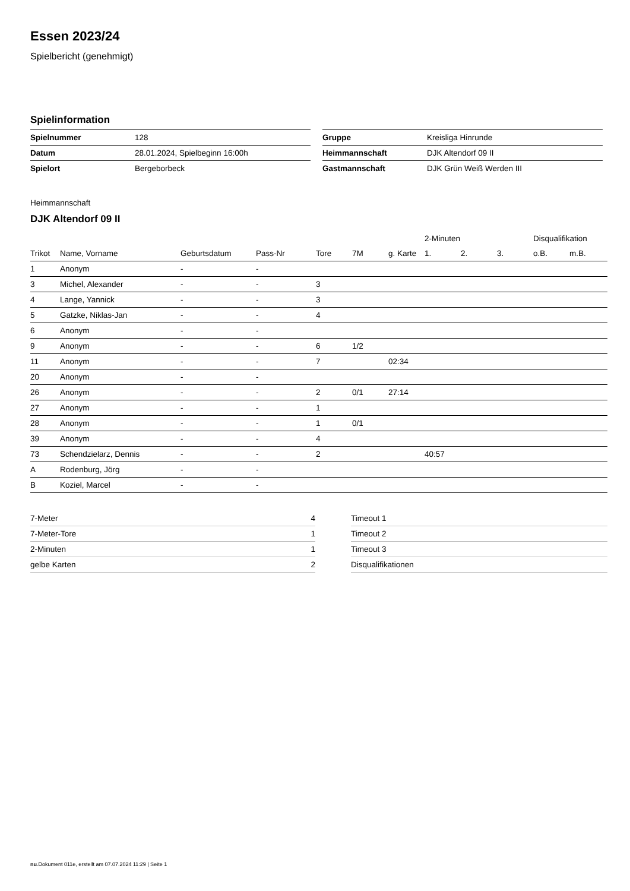Essen 2023/24
Spielbericht (genehmigt)
Spielinformation
| Spielnummer | 128 |
| Datum | 28.01.2024, Spielbeginn 16:00h |
| Spielort | Bergeborbeck |
| Gruppe | Kreisliga Hinrunde |
| Heimmannschaft | DJK Altendorf 09 II |
| Gastmannschaft | DJK Grün Weiß Werden III |
Heimmannschaft
DJK Altendorf 09 II
| | | | | | | | 2-Minuten | | | Disqualifikation | |
| --- | --- | --- | --- | --- | --- | --- | --- | --- | --- | --- | --- |
| Trikot | Name, Vorname | Geburtsdatum | Pass-Nr | Tore | 7M | g. Karte | 1. | 2. | 3. | o.B. | m.B. |
| 1 | Anonym | - | - | | | | | | | | |
| 3 | Michel, Alexander | - | - | 3 | | | | | | | |
| 4 | Lange, Yannick | - | - | 3 | | | | | | | |
| 5 | Gatzke, Niklas-Jan | - | - | 4 | | | | | | | |
| 6 | Anonym | - | - | | | | | | | | |
| 9 | Anonym | - | - | 6 | 1/2 | | | | | | |
| 11 | Anonym | - | - | 7 | | 02:34 | | | | | |
| 20 | Anonym | - | - | | | | | | | | |
| 26 | Anonym | - | - | 2 | 0/1 | 27:14 | | | | | |
| 27 | Anonym | - | - | 1 | | | | | | | |
| 28 | Anonym | - | - | 1 | 0/1 | | | | | | |
| 39 | Anonym | - | - | 4 | | | | | | | |
| 73 | Schendzielarz, Dennis | - | - | 2 | | | 40:57 | | | | |
| A | Rodenburg, Jörg | - | - | | | | | | | | |
| B | Koziel, Marcel | - | - | | | | | | | | |
| 7-Meter | 4 |
| 7-Meter-Tore | 1 |
| 2-Minuten | 1 |
| gelbe Karten | 2 |
| Timeout 1 |
| Timeout 2 |
| Timeout 3 |
| Disqualifikationen |
nu.Dokument 011e, erstellt am 07.07.2024 11:29 | Seite 1